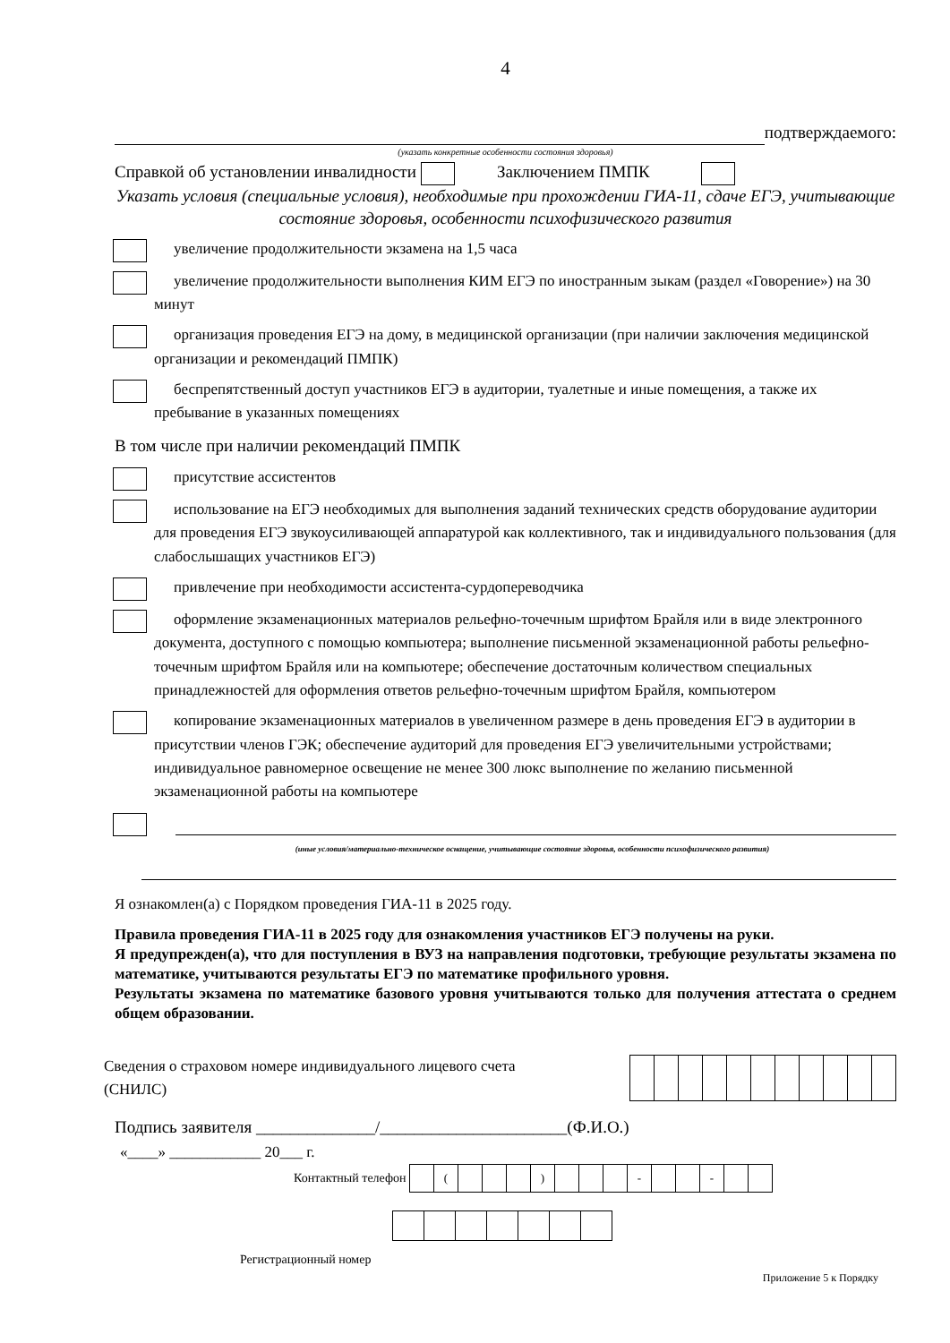4
подтверждаемого:
(указать конкретные особенности состояния здоровья)
Справкой об установлении инвалидности Заключением ПМПК
Указать условия (специальные условия), необходимые при прохождении ГИА-11, сдаче ЕГЭ, учитывающие состояние здоровья, особенности психофизического развития
увеличение продолжительности экзамена на 1,5 часа
увеличение продолжительности выполнения КИМ ЕГЭ по иностранным зыкам (раздел «Говорение») на 30 минут
организация проведения ЕГЭ на дому, в медицинской организации (при наличии заключения медицинской организации и рекомендаций ПМПК)
беспрепятственный доступ участников ЕГЭ в аудитории, туалетные и иные помещения, а также их пребывание в указанных помещениях
В том числе при наличии рекомендаций ПМПК
присутствие ассистентов
использование на ЕГЭ необходимых для выполнения заданий технических средств оборудование аудитории для проведения ЕГЭ звукоусиливающей аппаратурой как коллективного, так и индивидуального пользования (для слабослышащих участников ЕГЭ)
привлечение при необходимости ассистента-сурдопереводчика
оформление экзаменационных материалов рельефно-точечным шрифтом Брайля или в виде электронного документа, доступного с помощью компьютера; выполнение письменной экзаменационной работы рельефно-точечным шрифтом Брайля или на компьютере; обеспечение достаточным количеством специальных принадлежностей для оформления ответов рельефно-точечным шрифтом Брайля, компьютером
копирование экзаменационных материалов в увеличенном размере в день проведения ЕГЭ в аудитории в присутствии членов ГЭК; обеспечение аудиторий для проведения ЕГЭ увеличительными устройствами; индивидуальное равномерное освещение не менее 300 люкс выполнение по желанию письменной экзаменационной работы на компьютере
(иные условия/материально-техническое оснащение, учитывающие состояние здоровья, особенности психофизического развития)
Я ознакомлен(а) с Порядком проведения ГИА-11 в 2025 году.
Правила проведения ГИА-11 в 2025 году для ознакомления участников ЕГЭ получены на руки.
Я предупрежден(а), что для поступления в ВУЗ на направления подготовки, требующие результаты экзамена по математике, учитываются результаты ЕГЭ по математике профильного уровня.
Результаты экзамена по математике базового уровня учитываются только для получения аттестата о среднем общем образовании.
Сведения о страховом номере индивидуального лицевого счета
(СНИЛС)
Подпись заявителя ______________/______________________(Ф.И.О.)
«____» ____________ 20___ г.
Контактный телефон
| | ( | | | | ) | | | | - | | | - | | |
Регистрационный номер
Приложение 5 к Порядку